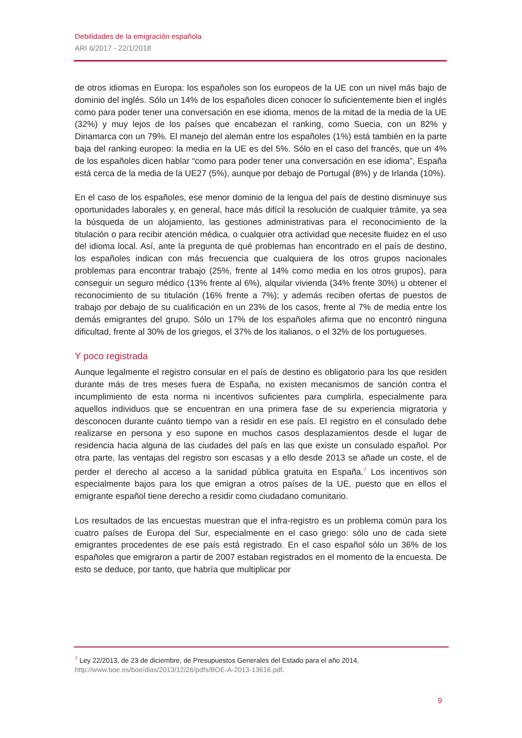Debilidades de la emigración española
ARI 6/2017 - 22/1/2018
de otros idiomas en Europa: los españoles son los europeos de la UE con un nivel más bajo de dominio del inglés. Sólo un 14% de los españoles dicen conocer lo suficientemente bien el inglés como para poder tener una conversación en ese idioma, menos de la mitad de la media de la UE (32%) y muy lejos de los países que encabezan el ranking, como Suecia, con un 82% y Dinamarca con un 79%. El manejo del alemán entre los españoles (1%) está también en la parte baja del ranking europeo: la media en la UE es del 5%. Sólo en el caso del francés, que un 4% de los españoles dicen hablar “como para poder tener una conversación en ese idioma”, España está cerca de la media de la UE27 (5%), aunque por debajo de Portugal (8%) y de Irlanda (10%).
En el caso de los españoles, ese menor dominio de la lengua del país de destino disminuye sus oportunidades laborales y, en general, hace más difícil la resolución de cualquier trámite, ya sea la búsqueda de un alojamiento, las gestiones administrativas para el reconocimiento de la titulación o para recibir atención médica, o cualquier otra actividad que necesite fluidez en el uso del idioma local. Así, ante la pregunta de qué problemas han encontrado en el país de destino, los españoles indican con más frecuencia que cualquiera de los otros grupos nacionales problemas para encontrar trabajo (25%, frente al 14% como media en los otros grupos), para conseguir un seguro médico (13% frente al 6%), alquilar vivienda (34% frente 30%) u obtener el reconocimiento de su titulación (16% frente a 7%); y además reciben ofertas de puestos de trabajo por debajo de su cualificación en un 23% de los casos, frente al 7% de media entre los demás emigrantes del grupo. Sólo un 17% de los españoles afirma que no encontró ninguna dificultad, frente al 30% de los griegos, el 37% de los italianos, o el 32% de los portugueses.
Y poco registrada
Aunque legalmente el registro consular en el país de destino es obligatorio para los que residen durante más de tres meses fuera de España, no existen mecanismos de sanción contra el incumplimiento de esta norma ni incentivos suficientes para cumplirla, especialmente para aquellos individuos que se encuentran en una primera fase de su experiencia migratoria y desconocen durante cuánto tiempo van a residir en ese país. El registro en el consulado debe realizarse en persona y eso supone en muchos casos desplazamientos desde el lugar de residencia hacia alguna de las ciudades del país en las que existe un consulado español. Por otra parte, las ventajas del registro son escasas y a ello desde 2013 se añade un coste, el de perder el derecho al acceso a la sanidad pública gratuita en España.<sup>7</sup> Los incentivos son especialmente bajos para los que emigran a otros países de la UE, puesto que en ellos el emigrante español tiene derecho a residir como ciudadano comunitario.
Los resultados de las encuestas muestran que el infra-registro es un problema común para los cuatro países de Europa del Sur, especialmente en el caso griego: sólo uno de cada siete emigrantes procedentes de ese país está registrado. En el caso español sólo un 36% de los españoles que emigraron a partir de 2007 estaban registrados en el momento de la encuesta. De esto se deduce, por tanto, que habría que multiplicar por
<sup>7</sup> Ley 22/2013, de 23 de diciembre, de Presupuestos Generales del Estado para el año 2014, http://www.boe.es/boe/dias/2013/12/26/pdfs/BOE-A-2013-13616.pdf.
9